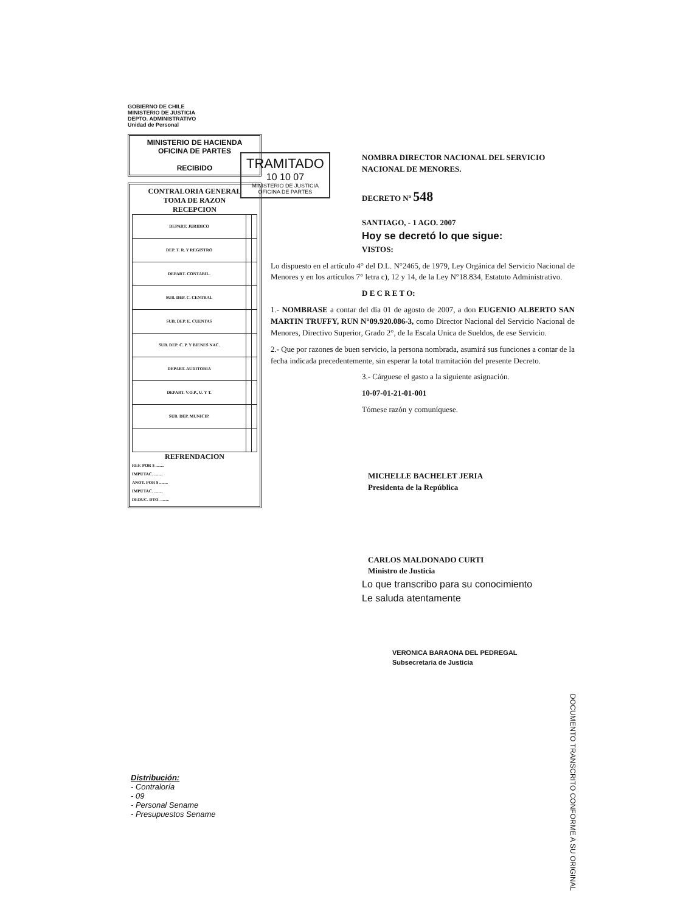GOBIERNO DE CHILE
MINISTERIO DE JUSTICIA
DEPTO. ADMINISTRATIVO
Unidad de Personal
MINISTERIO DE HACIENDA
OFICINA DE PARTES
RECIBIDO
CONTRALORIA GENERAL
TOMA DE RAZON
RECEPCION
| DEPART. JURIDICO | | |
| DEP. T. R. Y REGISTRO | | |
| DEPART. CONTABIL. | | |
| SUB. DEP. C. CENTRAL | | |
| SUB. DEP. E. CUENTAS | | |
| SUB. DEP. C. P. Y BIENES NAC. | | |
| DEPART. AUDITORIA | | |
| DEPART. V.O.P., U. Y T. | | |
| SUB. DEP. MUNICIP. | | |
REFRENDACION
REF. POR $ ........
IMPUTAC. ........
ANOT. POR $ ........
IMPUTAC. ........
DEDUC. DTO. ........
TRAMITADO
10 10 07
MINISTERIO DE JUSTICIA
OFICINA DE PARTES
NOMBRA DIRECTOR NACIONAL DEL SERVICIO NACIONAL DE MENORES.
DECRETO Nº 548
SANTIAGO, - 1 AGO. 2007
Hoy se decretó lo que sigue:
VISTOS:
Lo dispuesto en el artículo 4° del D.L. N°2465, de 1979, Ley Orgánica del Servicio Nacional de Menores y en los artículos 7° letra c), 12 y 14, de la Ley N°18.834, Estatuto Administrativo.
D E C R E T O:
1.- NOMBRASE a contar del día 01 de agosto de 2007, a don EUGENIO ALBERTO SAN MARTIN TRUFFY, RUN N°09.920.086-3, como Director Nacional del Servicio Nacional de Menores, Directivo Superior, Grado 2°, de la Escala Unica de Sueldos, de ese Servicio.
2.- Que por razones de buen servicio, la persona nombrada, asumirá sus funciones a contar de la fecha indicada precedentemente, sin esperar la total tramitación del presente Decreto.
3.- Cárguese el gasto a la siguiente asignación.
10-07-01-21-01-001
Tómese razón y comuníquese.
MICHELLE BACHELET JERIA
Presidenta de la República
CARLOS MALDONADO CURTI
Ministro de Justicia
Lo que transcribo para su conocimiento
Le saluda atentamente
VERONICA BARAONA DEL PEDREGAL
Subsecretaria de Justicia
Distribución:
- Contraloría
- 09
- Personal Sename
- Presupuestos Sename
DOCUMENTO TRANSCRITO CONFORME A SU ORIGINAL